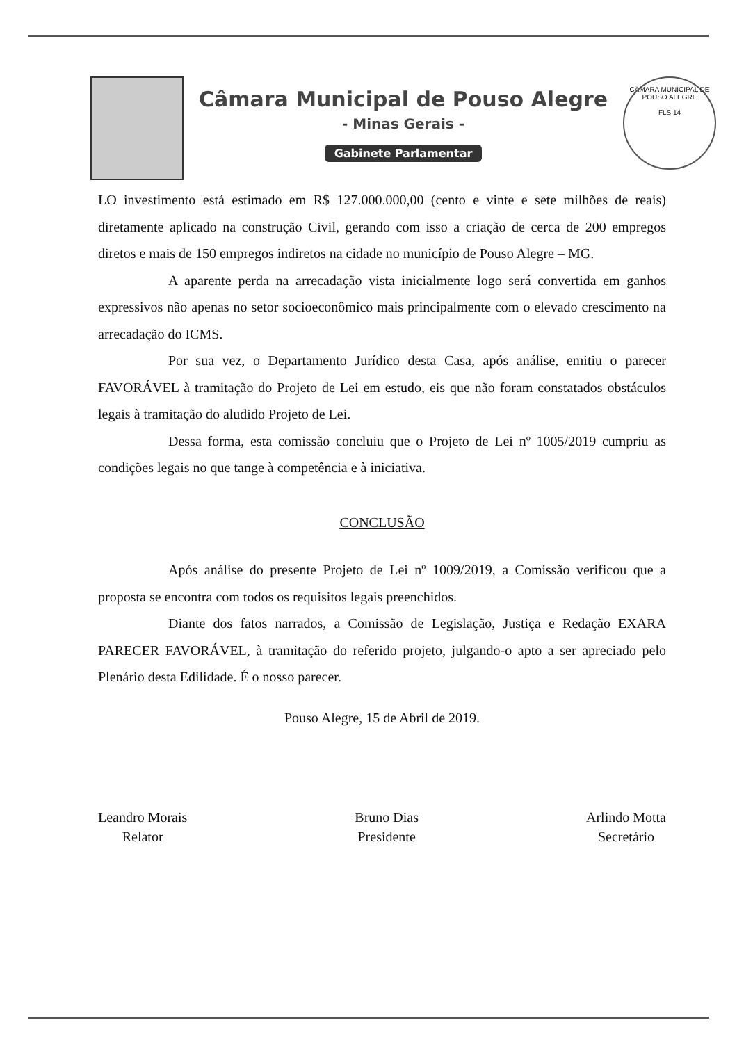Câmara Municipal de Pouso Alegre
- Minas Gerais -
Gabinete Parlamentar
CÂMARA MUNICIPAL DE POUSO ALEGRE
FLS 14
LO investimento está estimado em R$ 127.000.000,00 (cento e vinte e sete milhões de reais) diretamente aplicado na construção Civil, gerando com isso a criação de cerca de 200 empregos diretos e mais de 150 empregos indiretos na cidade no município de Pouso Alegre – MG.
A aparente perda na arrecadação vista inicialmente logo será convertida em ganhos expressivos não apenas no setor socioeconômico mais principalmente com o elevado crescimento na arrecadação do ICMS.
Por sua vez, o Departamento Jurídico desta Casa, após análise, emitiu o parecer FAVORÁVEL à tramitação do Projeto de Lei em estudo, eis que não foram constatados obstáculos legais à tramitação do aludido Projeto de Lei.
Dessa forma, esta comissão concluiu que o Projeto de Lei nº 1005/2019 cumpriu as condições legais no que tange à competência e à iniciativa.
CONCLUSÃO
Após análise do presente Projeto de Lei nº 1009/2019, a Comissão verificou que a proposta se encontra com todos os requisitos legais preenchidos.
Diante dos fatos narrados, a Comissão de Legislação, Justiça e Redação EXARA PARECER FAVORÁVEL, à tramitação do referido projeto, julgando-o apto a ser apreciado pelo Plenário desta Edilidade. É o nosso parecer.
Pouso Alegre, 15 de Abril de 2019.
Leandro Morais
Relator
Bruno Dias
Presidente
Arlindo Motta
Secretário